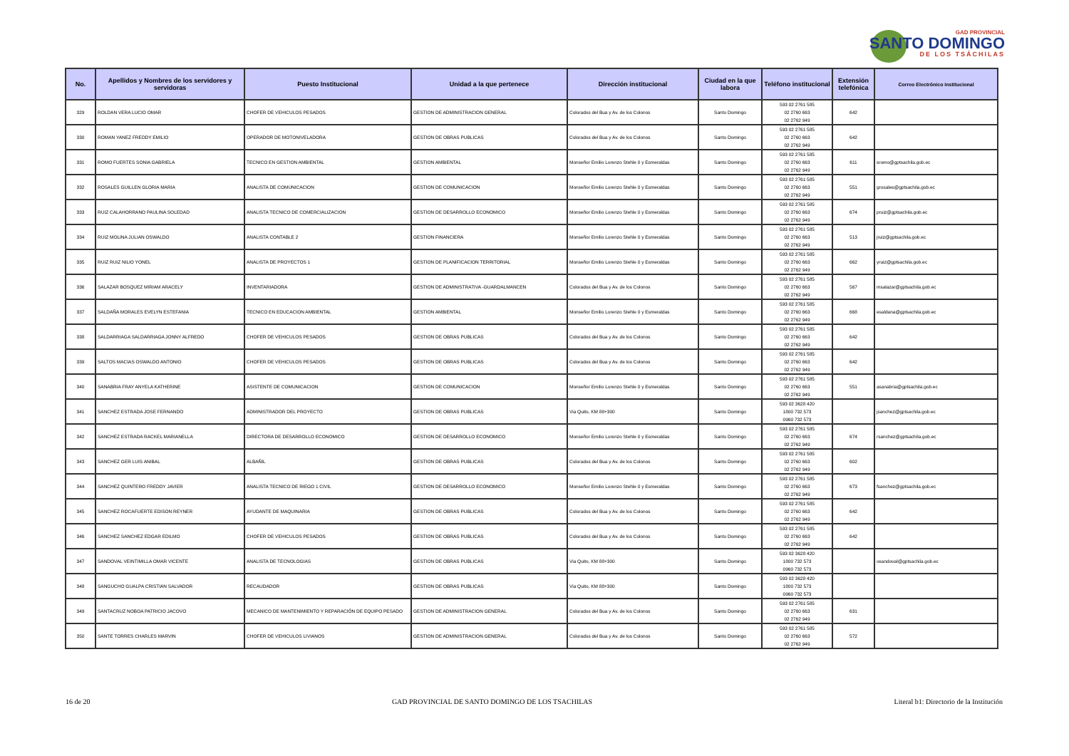GAD PROVINCIAL
SANTO DOMINGO
DE LOS TSÁCHILAS
| No. | Apellidos y Nombres de los servidores y servidoras | Puesto Institucional | Unidad a la que pertenece | Dirección institucional | Ciudad en la que labora | Teléfono institucional | Extensión telefónica | Correo Electrónico institucional |
| --- | --- | --- | --- | --- | --- | --- | --- | --- |
| 329 | ROLDAN VERA LUCIO OMAR | CHOFER DE VEHICULOS PESADOS | GESTION DE ADMINISTRACION GENERAL | Colorados del Bua y Av. de los Colonos | Santo Domingo | 593 02 2761 585 02 2760 663 02 2762 949 | 642 | |
| 330 | ROMAN YANEZ FREDDY EMILIO | OPERADOR DE MOTONIVELADORA | GESTION DE OBRAS PUBLICAS | Colorados del Bua y Av. de los Colonos | Santo Domingo | 593 02 2761 585 02 2760 663 02 2762 949 | 642 | |
| 331 | ROMO FUERTES SONIA GABRIELA | TECNICO EN GESTION AMBIENTAL | GESTION AMBIENTAL | Monseñor Emilio Lorenzo Stehle 0 y Esmeraldas | Santo Domingo | 593 02 2761 585 02 2760 663 02 2762 949 | 611 | sromo@gptsachila.gob.ec |
| 332 | ROSALES GUILLEN GLORIA MARIA | ANALISTA DE COMUNICACION | GESTION DE COMUNICACION | Monseñor Emilio Lorenzo Stehle 0 y Esmeraldas | Santo Domingo | 593 02 2761 585 02 2760 663 02 2762 949 | 551 | grosales@gptsachila.gob.ec |
| 333 | RUIZ CALAHORRANO PAULINA SOLEDAD | ANALISTA TECNICO DE COMERCIALIZACION | GESTION DE DESARROLLO ECONOMICO | Monseñor Emilio Lorenzo Stehle 0 y Esmeraldas | Santo Domingo | 593 02 2761 585 02 2760 663 02 2762 949 | 674 | pruiz@gptsachila.gob.ec |
| 334 | RUIZ MOLINA JULIAN OSWALDO | ANALISTA CONTABLE 2 | GESTION FINANCIERA | Monseñor Emilio Lorenzo Stehle 0 y Esmeraldas | Santo Domingo | 593 02 2761 585 02 2760 663 02 2762 949 | 513 | jruiz@gptsachila.gob.ec |
| 335 | RUIZ RUIZ NILIO YONEL | ANALISTA DE PROYECTOS 1 | GESTION DE PLANIFICACION TERRITORIAL | Monseñor Emilio Lorenzo Stehle 0 y Esmeraldas | Santo Domingo | 593 02 2761 585 02 2760 663 02 2762 949 | 662 | yruiz@gptsachila.gob.ec |
| 336 | SALAZAR BOSQUEZ MIRIAM ARACELY | INVENTARIADORA | GESTION DE ADMINISTRATIVA -GUARDALMANCEN | Colorados del Bua y Av. de los Colonos | Santo Domingo | 593 02 2761 585 02 2760 663 02 2762 949 | 567 | msalazar@gptsachila.gob.ec |
| 337 | SALDAÑA MORALES EVELYN ESTEFANIA | TECNICO EN EDUCACION AMBIENTAL | GESTION AMBIENTAL | Monseñor Emilio Lorenzo Stehle 0 y Esmeraldas | Santo Domingo | 593 02 2761 585 02 2760 663 02 2762 949 | 668 | esaldana@gptsachila.gob.ec |
| 338 | SALDARRIAGA SALDARRIAGA JONNY ALFREDO | CHOFER DE VEHICULOS PESADOS | GESTION DE OBRAS PUBLICAS | Colorados del Bua y Av. de los Colonos | Santo Domingo | 593 02 2761 585 02 2760 663 02 2762 949 | 642 | |
| 339 | SALTOS MACIAS OSWALDO ANTONIO | CHOFER DE VEHICULOS PESADOS | GESTION DE OBRAS PUBLICAS | Colorados del Bua y Av. de los Colonos | Santo Domingo | 593 02 2761 585 02 2760 663 02 2762 949 | 642 | |
| 340 | SANABRIA FRAY ANYELA KATHERINE | ASISTENTE DE COMUNICACION | GESTION DE COMUNICACION | Monseñor Emilio Lorenzo Stehle 0 y Esmeraldas | Santo Domingo | 593 02 2761 585 02 2760 663 02 2762 949 | 551 | asanabria@gptsachila.gob.ec |
| 341 | SANCHEZ ESTRADA JOSE FERNANDO | ADMINISTRADOR DEL PROYECTO | GESTION DE OBRAS PUBLICAS | Via Quito, KM 88+300 | Santo Domingo | 593 02 3628 420 1800 732 573 0960 732 573 | | jsanchez@gptsachila.gob.ec |
| 342 | SANCHEZ ESTRADA RACKEL MARIANELLA | DIRECTORA DE DESARROLLO ECONOMICO | GESTION DE DESARROLLO ECONOMICO | Monseñor Emilio Lorenzo Stehle 0 y Esmeraldas | Santo Domingo | 593 02 2761 585 02 2760 663 02 2762 949 | 674 | rsanchez@gptsachila.gob.ec |
| 343 | SANCHEZ GER LUIS ANIBAL | ALBAÑIL | GESTION DE OBRAS PUBLICAS | Colorados del Bua y Av. de los Colonos | Santo Domingo | 593 02 2761 585 02 2760 663 02 2762 949 | 602 | |
| 344 | SANCHEZ QUINTERO FREDDY JAVIER | ANALISTA TECNICO DE RIEGO 1 CIVIL | GESTION DE DESARROLLO ECONOMICO | Monseñor Emilio Lorenzo Stehle 0 y Esmeraldas | Santo Domingo | 593 02 2761 585 02 2760 663 02 2762 949 | 673 | fsanchez@gptsachila.gob.ec |
| 345 | SANCHEZ ROCAFUERTE EDISON REYNER | AYUDANTE DE MAQUINARIA | GESTION DE OBRAS PUBLICAS | Colorados del Bua y Av. de los Colonos | Santo Domingo | 593 02 2761 585 02 2760 663 02 2762 949 | 642 | |
| 346 | SANCHEZ SANCHEZ EDGAR EDILMO | CHOFER DE VEHICULOS PESADOS | GESTION DE OBRAS PUBLICAS | Colorados del Bua y Av. de los Colonos | Santo Domingo | 593 02 2761 585 02 2760 663 02 2762 949 | 642 | |
| 347 | SANDOVAL VEINTIMILLA OMAR VICENTE | ANALISTA DE TECNOLOGIAS | GESTION DE OBRAS PUBLICAS | Via Quito, KM 88+300 | Santo Domingo | 593 02 3628 420 1800 732 573 0960 732 573 | | osandoval@gptsachila.gob.ec |
| 348 | SANGUCHO GUALPA CRISTIAN SALVADOR | RECAUDADOR | GESTION DE OBRAS PUBLICAS | Via Quito, KM 88+300 | Santo Domingo | 593 02 3628 420 1800 732 573 0960 732 573 | | |
| 349 | SANTACRUZ NOBOA PATRICIO JACOVO | MECANICO DE MANTENIMIENTO Y REPARACIÓN DE EQUIPO PESADO | GESTION DE ADMINISTRACION GENERAL | Colorados del Bua y Av. de los Colonos | Santo Domingo | 593 02 2761 585 02 2760 663 02 2762 949 | 631 | |
| 350 | SANTE TORRES CHARLES MARVIN | CHOFER DE VEHICULOS LIVIANOS | GESTION DE ADMINISTRACION GENERAL | Colorados del Bua y Av. de los Colonos | Santo Domingo | 593 02 2761 585 02 2760 663 02 2762 949 | 572 | |
16 de 20 GAD PROVINCIAL DE SANTO DOMINGO DE LOS TSACHILAS Literal b1: Directorio de la Institución